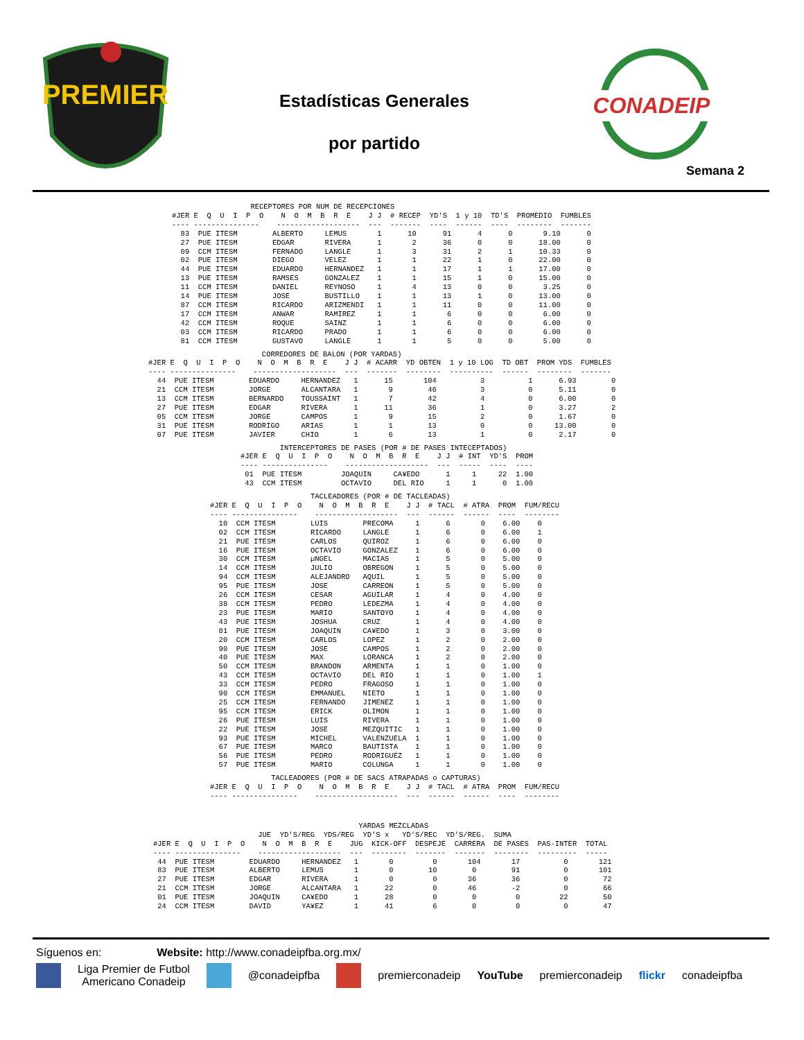PREMIER
Estadísticas Generales
por partido
CONADEIP
Semana 2
                  RECEPTORES POR NUM DE RECEPCIONES
#JER E  Q  U  I  P  O    N  O  M  B  R  E    J J  # RECEP  YD'S  1 y 10  TD'S  PROMEDIO  FUMBLES
---- ---------------    -------------------  ---  -------  ----  ------  ----  --------  -------
  83  PUE ITESM        ALBERTO     LEMUS       1      10      91      4      0       9.10      0
  27  PUE ITESM        EDGAR       RIVERA      1       2      36      0      0      18.00      0
  09  CCM ITESM        FERNADO     LANGLE      1       3      31      2      1      10.33      0
  02  PUE ITESM        DIEGO       VELEZ       1       1      22      1      0      22.00      0
  44  PUE ITESM        EDUARDO     HERNANDEZ   1       1      17      1      1      17.00      0
  13  PUE ITESM        RAMSES      GONZALEZ    1       1      15      1      0      15.00      0
  11  CCM ITESM        DANIEL      REYNOSO     1       4      13      0      0       3.25      0
  14  PUE ITESM        JOSE        BUSTILLO    1       1      13      1      0      13.00      0
  87  CCM ITESM        RICARDO     ARIZMENDI   1       1      11      0      0      11.00      0
  17  CCM ITESM        ANWAR       RAMIREZ     1       1       6      0      0       6.00      0
  42  CCM ITESM        ROQUE       SAINZ       1       1       6      0      0       6.00      0
  03  CCM ITESM        RICARDO     PRADO       1       1       6      0      0       6.00      0
  81  CCM ITESM        GUSTAVO     LANGLE      1       1       5      0      0       5.00      0
                          CORREDORES DE BALON (POR YARDAS)
#JER E  Q  U  I  P  O    N  O  M  B  R  E    J J  # ACARR  YD OBTEN  1 y 10 LOG  TD OBT  PROM YDS  FUMBLES
---- ---------------    -------------------  ---  -------  --------  ----------  ------  --------  -------
  44  PUE ITESM        EDUARDO     HERNANDEZ   1      15       104          3          1      6.93        0
  21  CCM ITESM        JORGE       ALCANTARA   1       9        46          3          0      5.11        0
  13  CCM ITESM        BERNARDO    TOUSSAINT   1       7        42          4          0      6.00        0
  27  PUE ITESM        EDGAR       RIVERA      1      11        36          1          0      3.27        2
  05  CCM ITESM        JORGE       CAMPOS      1       9        15          2          0      1.67        0
  31  PUE ITESM        RODRIGO     ARIAS       1       1        13          0          0     13.00        0
  07  PUE ITESM        JAVIER      CHIO        1       6        13          1          0      2.17        0
         INTERCEPTORES DE PASES (POR # DE PASES INTECEPTADOS)
#JER E  Q  U  I  P  O    N  O  M  B  R  E    J J  # INT  YD'S  PROM
---- ---------------    -------------------  ---  -----  ----  ----
 01  PUE ITESM         JOAQUIN     CA¥EDO      1     1     22  1.00
 43  CCM ITESM         OCTAVIO     DEL RIO     1     1      0  1.00
                       TACLEADORES (POR # DE TACLEADAS)
#JER E  Q  U  I  P  O    N  O  M  B  R  E    J J  # TACL  # ATRA  PROM  FUM/RECU
---- ---------------    -------------------  ---  ------  ------  ----  --------
  10  CCM ITESM        LUIS        PRECOMA     1      6       0    6.00    0
  02  CCM ITESM        RICARDO     LANGLE      1      6       0    6.00    1
  21  PUE ITESM        CARLOS      QUIROZ      1      6       0    6.00    0
  16  PUE ITESM        OCTAVIO     GONZALEZ    1      6       0    6.00    0
  30  CCM ITESM        µNGEL       MACIAS      1      5       0    5.00    0
  14  CCM ITESM        JULIO       OBREGON     1      5       0    5.00    0
  94  CCM ITESM        ALEJANDRO   AQUIL       1      5       0    5.00    0
  95  PUE ITESM        JOSE        CARREON     1      5       0    5.00    0
  26  CCM ITESM        CESAR       AGUILAR     1      4       0    4.00    0
  38  CCM ITESM        PEDRO       LEDEZMA     1      4       0    4.00    0
  23  PUE ITESM        MARIO       SANTOYO     1      4       0    4.00    0
  43  PUE ITESM        JOSHUA      CRUZ        1      4       0    4.00    0
  01  PUE ITESM        JOAQUIN     CA¥EDO      1      3       0    3.00    0
  20  CCM ITESM        CARLOS      LOPEZ       1      2       0    2.00    0
  90  PUE ITESM        JOSE        CAMPOS      1      2       0    2.00    0
  40  PUE ITESM        MAX         LORANCA     1      2       0    2.00    0
  50  CCM ITESM        BRANDON     ARMENTA     1      1       0    1.00    0
  43  CCM ITESM        OCTAVIO     DEL RIO     1      1       0    1.00    1
  33  CCM ITESM        PEDRO       FRAGOSO     1      1       0    1.00    0
  90  CCM ITESM        EMMANUEL    NIETO       1      1       0    1.00    0
  25  CCM ITESM        FERNANDO    JIMENEZ     1      1       0    1.00    0
  95  CCM ITESM        ERICK       OLIMON      1      1       0    1.00    0
  26  PUE ITESM        LUIS        RIVERA      1      1       0    1.00    0
  22  PUE ITESM        JOSE        MEZQUITIC   1      1       0    1.00    0
  93  PUE ITESM        MICHEL      VALENZUELA  1      1       0    1.00    0
  67  PUE ITESM        MARCO       BAUTISTA    1      1       0    1.00    0
  56  PUE ITESM        PEDRO       RODRIGUEZ   1      1       0    1.00    0
  57  PUE ITESM        MARIO       COLUNGA     1      1       0    1.00    0
              TACLEADORES (POR # DE SACS ATRAPADAS o CAPTURAS)
#JER E  Q  U  I  P  O    N  O  M  B  R  E    J J  # TACL  # ATRA  PROM  FUM/RECU
---- ---------------    -------------------  ---  ------  ------  ----  --------
                                               YARDAS MEZCLADAS
                        JUE  YD'S/REG  YDS/REG  YD'S x   YD'S/REC  YD'S/REG.  SUMA
#JER E  Q  U  I  P  O    N  O  M  B  R  E    JUG  KICK-OFF  DESPEJE  CARRERA  DE PASES  PAS-INTER  TOTAL
---- ---------------    -------------------  ---  --------  -------  -------  --------  ---------  -----
 44  PUE ITESM        EDUARDO     HERNANDEZ   1       0         0       104       17          0       121
 83  PUE ITESM        ALBERTO     LEMUS       1       0        10        0        91          0       101
 27  PUE ITESM        EDGAR       RIVERA      1       0         0       36        36          0        72
 21  CCM ITESM        JORGE       ALCANTARA   1      22         0       46        -2          0        66
 01  PUE ITESM        JOAQUIN     CA¥EDO      1      28         0        0         0         22        50
 24  CCM ITESM        DAVID       YA¥EZ       1      41         6        0         0          0        47
Síguenos en: Website: http://www.conadeipfba.org.mx/
Liga Premier de Futbol
Americano Conadeip @conadeipfba premierconadeip YouTube premierconadeip flickr conadeipfba